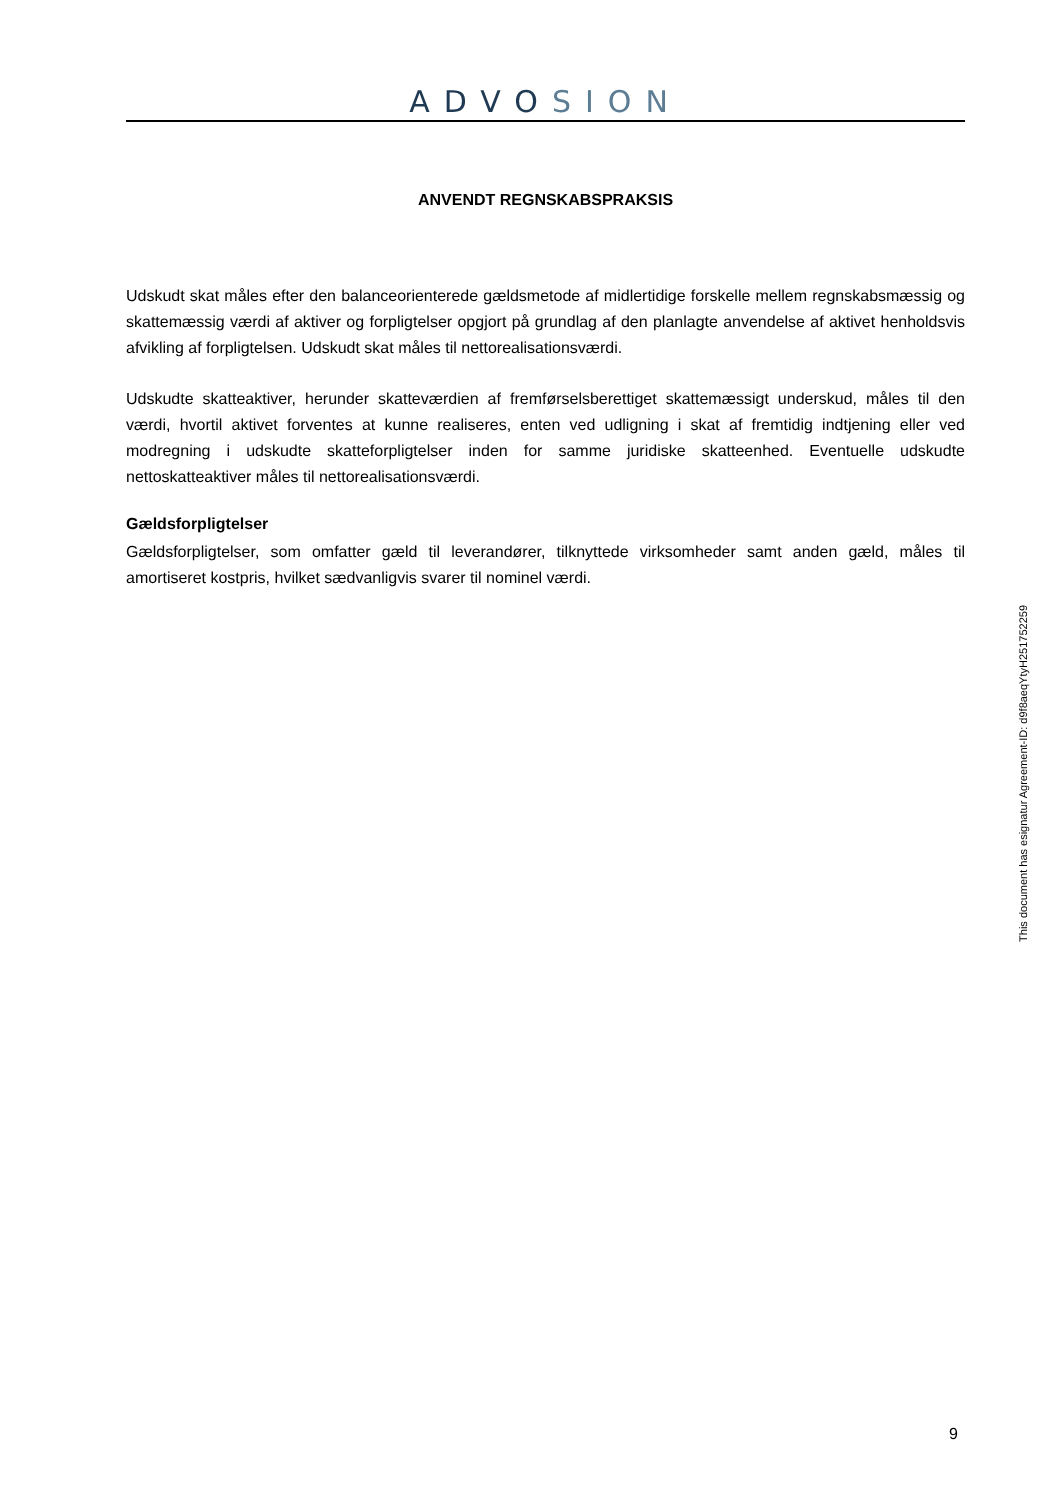ADVO SION
ANVENDT REGNSKABSPRAKSIS
Udskudt skat måles efter den balanceorienterede gældsmetode af midlertidige forskelle mellem regn­skabsmæssig og skattemæssig værdi af aktiver og forpligtelser opgjort på grundlag af den planlagte an­vendelse af aktivet henholdsvis afvikling af forpligtelsen. Udskudt skat måles til nettorealisationsværdi.
Udskudte skatteaktiver, herunder skatteværdien af fremførselsberettiget skattemæssigt underskud, måles til den værdi, hvortil aktivet forventes at kunne realiseres, enten ved udligning i skat af fremtidig indtjening eller ved modregning i udskudte skatteforpligtelser inden for samme juridiske skatteenhed. Eventuelle ud­skudte nettoskatteaktiver måles til nettorealisationsværdi.
Gældsforpligtelser
Gældsforpligtelser, som omfatter gæld til leverandører, tilknyttede virksomheder samt anden gæld, måles til amortiseret kostpris, hvilket sædvanligvis svarer til nominel værdi.
This document has esignatur Agreement-ID: d9f8aeqYtyH251752259
9